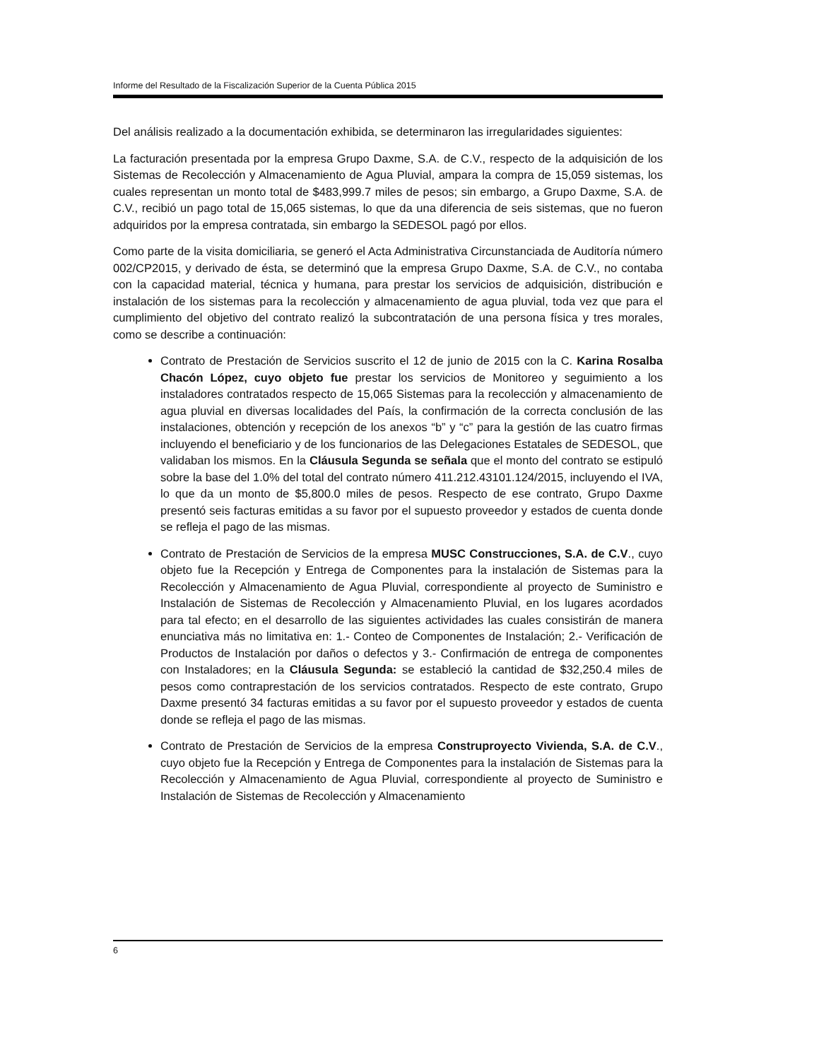Informe del Resultado de la Fiscalización Superior de la Cuenta Pública 2015
Del análisis realizado a la documentación exhibida, se determinaron las irregularidades siguientes:
La facturación presentada por la empresa Grupo Daxme, S.A. de C.V., respecto de la adquisición de los Sistemas de Recolección y Almacenamiento de Agua Pluvial, ampara la compra de 15,059 sistemas, los cuales representan un monto total de $483,999.7 miles de pesos; sin embargo, a Grupo Daxme, S.A. de C.V., recibió un pago total de 15,065 sistemas, lo que da una diferencia de seis sistemas, que no fueron adquiridos por la empresa contratada, sin embargo la SEDESOL pagó por ellos.
Como parte de la visita domiciliaria, se generó el Acta Administrativa Circunstanciada de Auditoría número 002/CP2015, y derivado de ésta, se determinó que la empresa Grupo Daxme, S.A. de C.V., no contaba con la capacidad material, técnica y humana, para prestar los servicios de adquisición, distribución e instalación de los sistemas para la recolección y almacenamiento de agua pluvial, toda vez que para el cumplimiento del objetivo del contrato realizó la subcontratación de una persona física y tres morales, como se describe a continuación:
Contrato de Prestación de Servicios suscrito el 12 de junio de 2015 con la C. Karina Rosalba Chacón López, cuyo objeto fue prestar los servicios de Monitoreo y seguimiento a los instaladores contratados respecto de 15,065 Sistemas para la recolección y almacenamiento de agua pluvial en diversas localidades del País, la confirmación de la correcta conclusión de las instalaciones, obtención y recepción de los anexos “b” y “c” para la gestión de las cuatro firmas incluyendo el beneficiario y de los funcionarios de las Delegaciones Estatales de SEDESOL, que validaban los mismos. En la Cláusula Segunda se señala que el monto del contrato se estipuló sobre la base del 1.0% del total del contrato número 411.212.43101.124/2015, incluyendo el IVA, lo que da un monto de $5,800.0 miles de pesos. Respecto de ese contrato, Grupo Daxme presentó seis facturas emitidas a su favor por el supuesto proveedor y estados de cuenta donde se refleja el pago de las mismas.
Contrato de Prestación de Servicios de la empresa MUSC Construcciones, S.A. de C.V., cuyo objeto fue la Recepción y Entrega de Componentes para la instalación de Sistemas para la Recolección y Almacenamiento de Agua Pluvial, correspondiente al proyecto de Suministro e Instalación de Sistemas de Recolección y Almacenamiento Pluvial, en los lugares acordados para tal efecto; en el desarrollo de las siguientes actividades las cuales consistirán de manera enunciativa más no limitativa en: 1.- Conteo de Componentes de Instalación; 2.- Verificación de Productos de Instalación por daños o defectos y 3.- Confirmación de entrega de componentes con Instaladores; en la Cláusula Segunda: se estableció la cantidad de $32,250.4 miles de pesos como contraprestación de los servicios contratados. Respecto de este contrato, Grupo Daxme presentó 34 facturas emitidas a su favor por el supuesto proveedor y estados de cuenta donde se refleja el pago de las mismas.
Contrato de Prestación de Servicios de la empresa Construproyecto Vivienda, S.A. de C.V., cuyo objeto fue la Recepción y Entrega de Componentes para la instalación de Sistemas para la Recolección y Almacenamiento de Agua Pluvial, correspondiente al proyecto de Suministro e Instalación de Sistemas de Recolección y Almacenamiento
6